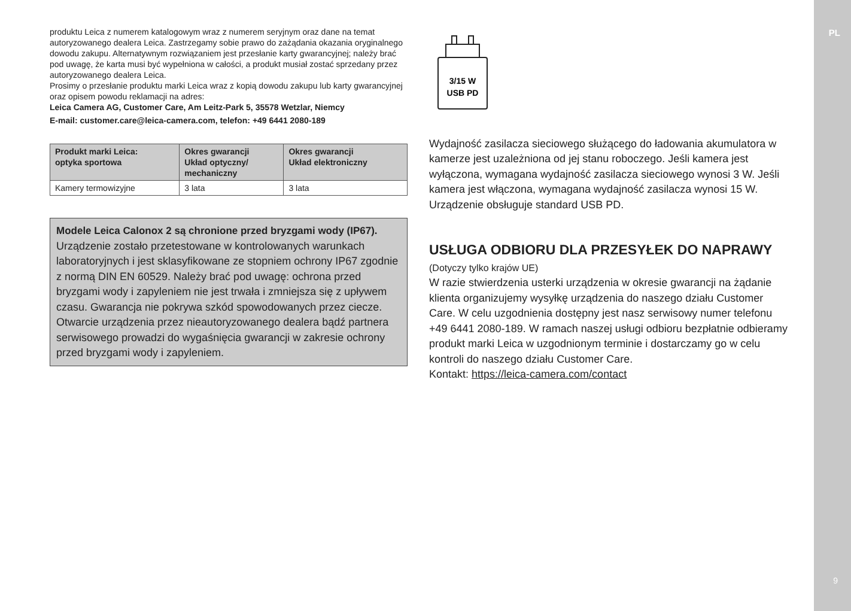PL
9
produktu Leica z numerem katalogowym wraz z numerem seryjnym oraz dane na temat autoryzowanego dealera Leica. Zastrzegamy sobie prawo do zażądania okazania oryginalnego dowodu zakupu. Alternatywnym rozwiązaniem jest przesłanie karty gwarancyjnej; należy brać pod uwagę, że karta musi być wypełniona w całości, a produkt musiał zostać sprzedany przez autoryzowanego dealera Leica.
Prosimy o przesłanie produktu marki Leica wraz z kopią dowodu zakupu lub karty gwarancyjnej oraz opisem powodu reklamacji na adres:
Leica Camera AG, Customer Care, Am Leitz-Park 5, 35578 Wetzlar, Niemcy
E-mail: customer.care@leica-camera.com, telefon: +49 6441 2080-189
| Produkt marki Leica: optyka sportowa | Okres gwarancji Układ optyczny/ mechaniczny | Okres gwarancji Układ elektroniczny |
| --- | --- | --- |
| Kamery termowizyjne | 3 lata | 3 lata |
Modele Leica Calonox 2 są chronione przed bryzgami wody (IP67).
Urządzenie zostało przetestowane w kontrolowanych warunkach laboratoryjnych i jest sklasyfikowane ze stopniem ochrony IP67 zgodnie z normą DIN EN 60529. Należy brać pod uwagę: ochrona przed bryzgami wody i zapyleniem nie jest trwała i zmniejsza się z upływem czasu. Gwarancja nie pokrywa szkód spowodowanych przez ciecze. Otwarcie urządzenia przez nieautoryzowanego dealera bądź partnera serwisowego prowadzi do wygaśnięcia gwarancji w zakresie ochrony przed bryzgami wody i zapyleniem.
3/15 W
USB PD
Wydajność zasilacza sieciowego służącego do ładowania akumulatora w kamerze jest uzależniona od jej stanu roboczego. Jeśli kamera jest wyłączona, wymagana wydajność zasilacza sieciowego wynosi 3 W. Jeśli kamera jest włączona, wymagana wydajność zasilacza wynosi 15 W.
Urządzenie obsługuje standard USB PD.
USŁUGA ODBIORU DLA PRZESYŁEK DO NAPRAWY
(Dotyczy tylko krajów UE)
W razie stwierdzenia usterki urządzenia w okresie gwarancji na żądanie klienta organizujemy wysyłkę urządzenia do naszego działu Customer Care. W celu uzgodnienia dostępny jest nasz serwisowy numer telefonu +49 6441 2080-189. W ramach naszej usługi odbioru bezpłatnie odbieramy produkt marki Leica w uzgodnionym terminie i dostarczamy go w celu kontroli do naszego działu Customer Care.
Kontakt: https://leica-camera.com/contact